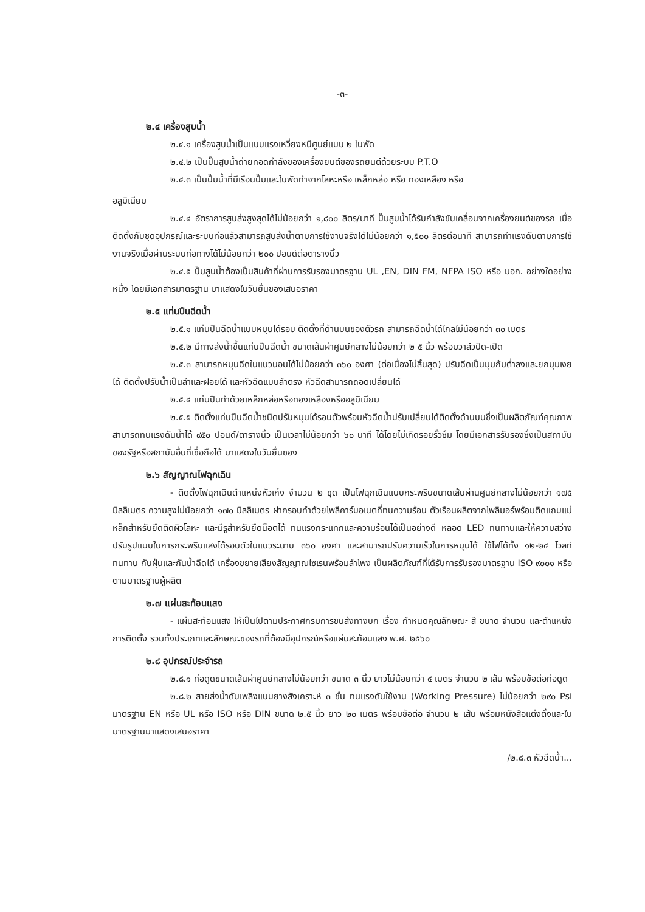-๓-
๒.๔ เครื่องสูบน้ำ
๒.๔.๑ เครื่องสูบน้ำเป็นแบบแรงเหวี่ยงหนีศูนย์แบบ ๒ ใบพัด
๒.๔.๒ เป็นปั๊มสูบน้ำถ่ายทอดกำลังของเครื่องยนต์ของรถยนต์ด้วยระบบ P.T.O
๒.๔.๓ เป็นปั๊มน้ำที่มีเรือนปั๊มและใบพัดทำจากโลหะหรือ เหล็กหล่อ หรือ ทองเหลือง หรือ
อลูมิเนียม
๒.๔.๔ อัตราการสูบส่งสูงสุดได้ไม่น้อยกว่า ๑,๘๐๐ ลิตร/นาที ปั๊มสูบน้ำได้รับกำลังขับเคลื่อนจากเครื่องยนต์ของรถ เมื่อติดตั้งกับชุดอุปกรณ์และระบบท่อแล้วสามารถสูบส่งน้ำตามการใช้งานจริงได้ไม่น้อยกว่า ๑,๕๐๐ ลิตรต่อนาที สามารถทำแรงดันตามการใช้งานจริงเมื่อผ่านระบบท่อทางได้ไม่น้อยกว่า ๒๐๐ ปอนด์ต่อตารางนิ้ว
๒.๔.๕ ปั๊มสูบน้ำต้องเป็นสินค้าที่ผ่านการรับรองมาตรฐาน UL ,EN, DIN FM, NFPA ISO หรือ มอก. อย่างใดอย่างหนึ่ง โดยมีเอกสารมาตรฐาน มาแสดงในวันยื่นของเสนอราคา
๒.๕ แท่นปืนฉีดน้ำ
๒.๕.๑ แท่นปืนฉีดน้ำแบบหมุนได้รอบ ติดตั้งที่ด้านบนของตัวรถ สามารถฉีดน้ำได้ไกลไม่น้อยกว่า ๓๐ เมตร
๒.๕.๒ มีทางส่งน้ำขึ้นแท่นปืนฉีดน้ำ ขนาดเส้นผ่าศูนย์กลางไม่น้อยกว่า ๒ ๕ นิ้ว พร้อมวาล์วปิด-เปิด
๒.๕.๓ สามารถหมุนฉีดในแนวนอนได้ไม่น้อยกว่า ๓๖๐ องศา (ต่อเนื่องไม่สิ้นสุด) ปรับฉีดเป็นมุมก้มต่ำลงและยกมุมเงยได้ ติดตั้งปรับน้ำเป็นลำและฝอยได้ และหัวฉีดแบบลำตรง หัวฉีดสามารถถอดเปลี่ยนได้
๒.๕.๔ แท่นปืนทำด้วยเหล็กหล่อหรือทองเหลืองหรืออลูมิเนียม
๒.๕.๕ ติดตั้งแท่นปืนฉีดน้ำชนิดปรับหมุนได้รอบตัวพร้อมหัวฉีดน้ำปรับเปลี่ยนได้ติดตั้งด้านบนซึ่งเป็นผลิตภัณฑ์คุณภาพสามารถทนแรงดันน้ำได้ ๙๕๐ ปอนด์/ตารางนิ้ว เป็นเวลาไม่น้อยกว่า ๖๐ นาที ได้โดยไม่เกิดรอยรั่วซึม โดยมีเอกสารรับรองซึ่งเป็นสถาบันของรัฐหรือสถาบันอื่นที่เชื่อถือได้ มาแสดงในวันยื่นซอง
๒.๖ สัญญาณไฟฉุกเฉิน
- ติดตั้งไฟฉุกเฉินตำแหน่งหัวเก๋ง จำนวน ๒ ชุด เป็นไฟฉุกเฉินแบบกระพริบขนาดเส้นผ่านศูนย์กลางไม่น้อยกว่า ๑๗๕ มิลลิเมตร ความสูงไม่น้อยกว่า ๑๗๐ มิลลิเมตร ฝาครอบทำด้วยโพลีคาร์บอเนตที่ทนความร้อน ตัวเรือนผลิตจากโพลิมอร์พร้อมติดแถบแม่หล็กสำหรับยึดติดผิวโลหะ และมีรูสำหรับยึดน็อตได้ ทนแรงกระแทกและความร้อนได้เป็นอย่างดี หลอด LED ทนทานและให้ความสว่างปรับรูปแบบในการกระพริบแสงได้รอบตัวในแนวระนาบ ๓๖๐ องศา และสามารถปรับความเร็วในการหมุนได้ ใช้ไฟได้ทั้ง ๑๒-๒๔ โวลท์ ทนทาน กันฝุ่นและกันน้ำฉีดได้ เครื่องขยายเสียงสัญญาณไซเรนพร้อมลำโพง เป็นผลิตภัณฑ์ที่ได้รับการรับรองมาตรฐาน ISO ๙๐๐๑ หรือตามมาตรฐานผู้ผลิต
๒.๗ แผ่นสะท้อนแสง
- แผ่นสะท้อนแสง ให้เป็นไปตามประกาศกรมการขนส่งทางบก เรื่อง กำหนดคุณลักษณะ สี ขนาด จำนวน และตำแหน่งการติดตั้ง รวมทั้งประเภทและลักษณะของรถที่ต้องมีอุปกรณ์หรือแผ่นสะท้อนแสง พ.ศ. ๒๕๖๐
๒.๘ อุปกรณ์ประจำรถ
๒.๘.๑ ท่อดูดขนาดเส้นผ่าศูนย์กลางไม่น้อยกว่า ขนาด ๓ นิ้ว ยาวไม่น้อยกว่า ๔ เมตร จำนวน ๒ เส้น พร้อมข้อต่อท่อดูด
๒.๘.๒ สายส่งน้ำดับเพลิงแบบยางสังเคราะห์ ๓ ชั้น ทนแรงดันใช้งาน (Working Pressure) ไม่น้อยกว่า ๒๙๐ Psi มาตรฐาน EN หรือ UL หรือ ISO หรือ DIN ขนาด ๒.๕ นิ้ว ยาว ๒๐ เมตร พร้อมข้อต่อ จำนวน ๒ เส้น พร้อมหนังสือแต่งตั้งและใบมาตรฐานมาแสดงเสนอราคา
/๒.๘.๓ หัวฉีดน้ำ...